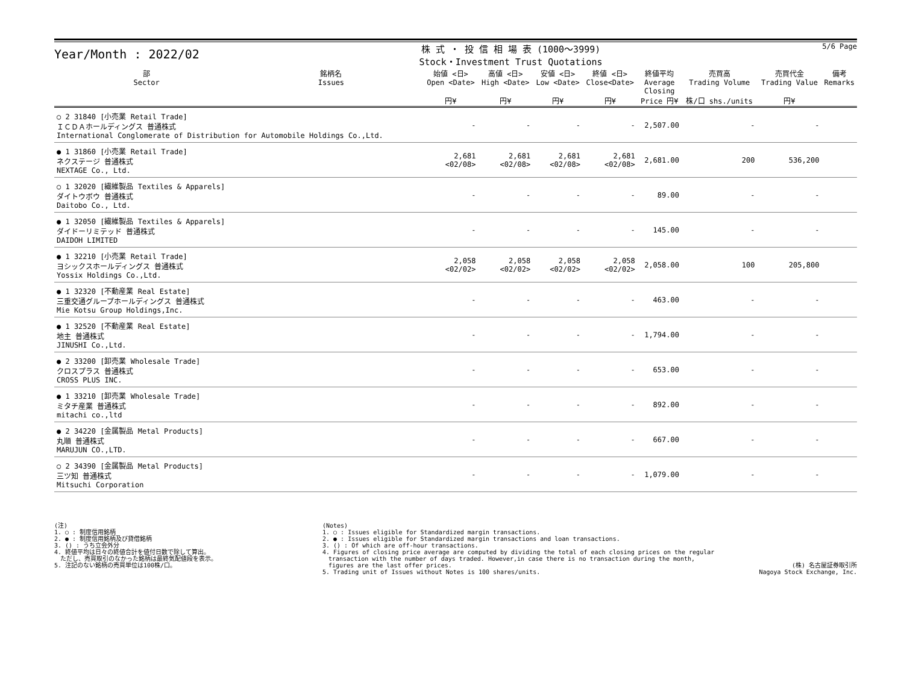Year/Month : 2022/02
株 式 ・ 投 信 相 場 表 (1000～3999)
Stock・Investment Trust Quotations
5/6 Page
| 部 Sector | 銘柄名 Issues | 始値 <日> Open <Date> 円¥ | 高値 <日> High <Date> 円¥ | 安値 <日> Low <Date> 円¥ | 終値 <日> Close<Date> 円¥ | 終値平均 Average Closing Price 円¥ | 売買高 Trading Volume 株/口 shs./units | 売買代金 Trading Value 円¥ | 備考 Remarks |
| --- | --- | --- | --- | --- | --- | --- | --- | --- | --- |
| ○ 2 31840 [小売業 Retail Trade] ＩＣＤＡホールディングス 普通株式 International Conglomerate of Distribution for Automobile Holdings Co.,Ltd. | | - | - | - | - | 2,507.00 | - | - | |
| ● 1 31860 [小売業 Retail Trade] ネクステージ 普通株式 NEXTAGE Co., Ltd. | | 2,681 <02/08> | 2,681 <02/08> | 2,681 <02/08> | 2,681 <02/08> | 2,681.00 | 200 | 536,200 | |
| ○ 1 32020 [繊維製品 Textiles & Apparels] ダイトウボウ 普通株式 Daitobo Co., Ltd. | | - | - | - | - | 89.00 | - | - | |
| ● 1 32050 [繊維製品 Textiles & Apparels] ダイドーリミテッド 普通株式 DAIDOH LIMITED | | - | - | - | - | 145.00 | - | - | |
| ● 1 32210 [小売業 Retail Trade] ヨシックスホールディングス 普通株式 Yossix Holdings Co.,Ltd. | | 2,058 <02/02> | 2,058 <02/02> | 2,058 <02/02> | 2,058 <02/02> | 2,058.00 | 100 | 205,800 | |
| ● 1 32320 [不動産業 Real Estate] 三重交通グループホールディングス 普通株式 Mie Kotsu Group Holdings,Inc. | | - | - | - | - | 463.00 | - | - | |
| ● 1 32520 [不動産業 Real Estate] 地主 普通株式 JINUSHI Co.,Ltd. | | - | - | - | - | 1,794.00 | - | - | |
| ● 2 33200 [卸売業 Wholesale Trade] クロスプラス 普通株式 CROSS PLUS INC. | | - | - | - | - | 653.00 | - | - | |
| ● 1 33210 [卸売業 Wholesale Trade] ミタチ産業 普通株式 mitachi co.,ltd | | - | - | - | - | 892.00 | - | - | |
| ● 2 34220 [金属製品 Metal Products] 丸順 普通株式 MARUJUN CO.,LTD. | | - | - | - | - | 667.00 | - | - | |
| ○ 2 34390 [金属製品 Metal Products] 三ツ知 普通株式 Mitsuchi Corporation | | - | - | - | - | 1,079.00 | - | - | |
(注)
1. ○ : 制度信用銘柄
2. ● : 制度信用銘柄及び貸借銘柄
3. () : うち立会外分
4. 終値平均は日々の終値合計を値付日数で除して算出。
　ただし、売買取引のなかった銘柄は最終気配値段を表示。
5. 注記のない銘柄の売買単位は100株/口。
(Notes)
1. ○ : Issues eligible for Standardized margin transactions.
2. ● : Issues eligible for Standardized margin transactions and loan transactions.
3. () : Of which are off-hour transactions.
4. Figures of closing price average are computed by dividing the total of each closing prices on the regular
　transaction with the number of days traded. However,in case there is no transaction during the month,
　figures are the last offer prices.
5. Trading unit of Issues without Notes is 100 shares/units.
(株) 名古屋証券取引所
Nagoya Stock Exchange, Inc.